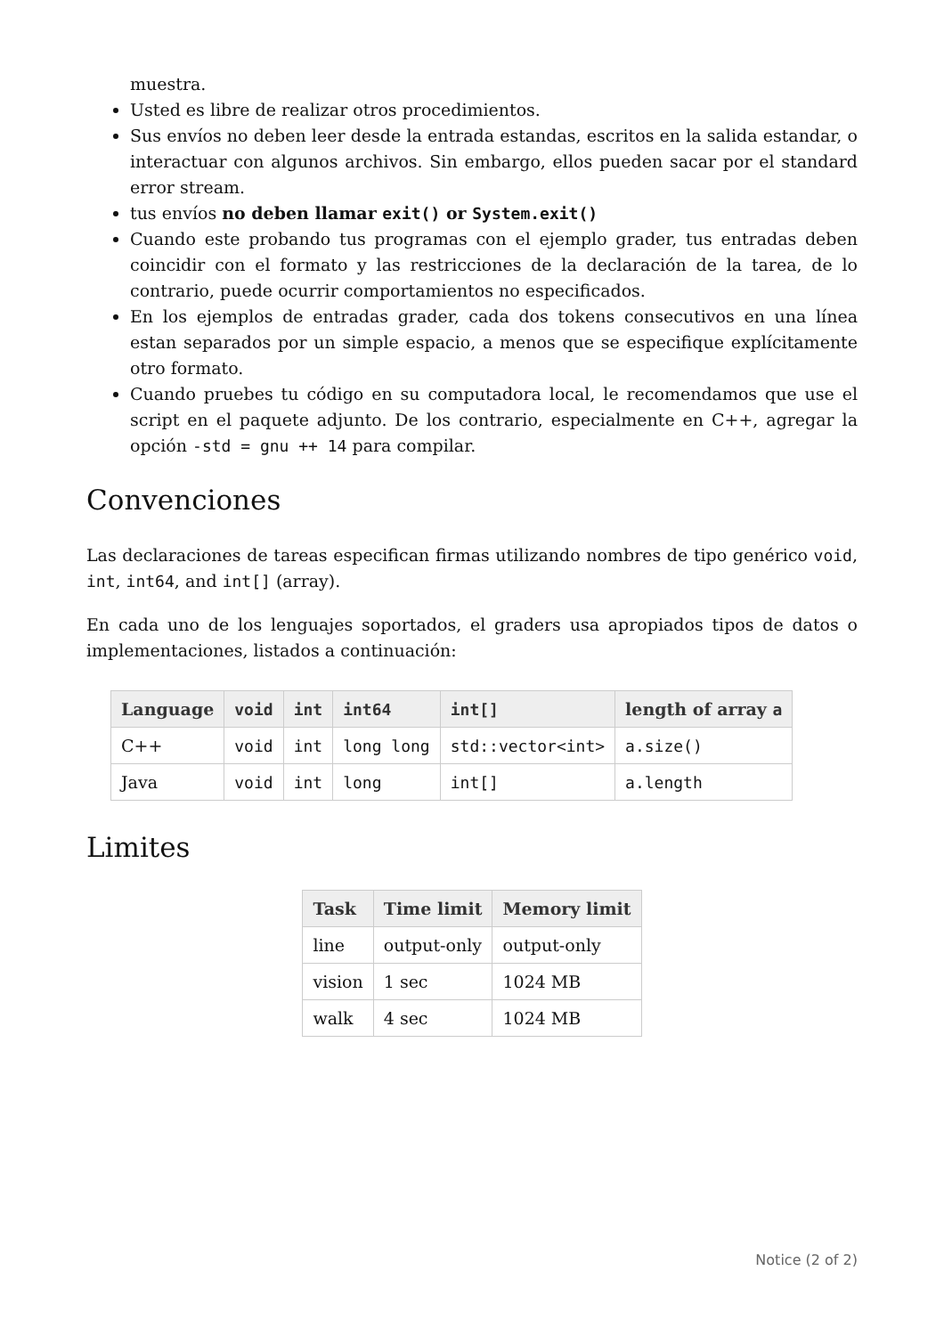muestra.
Usted es libre de realizar otros procedimientos.
Sus envíos no deben leer desde la entrada estandas, escritos en la salida estandar, o interactuar con algunos archivos. Sin embargo, ellos pueden sacar por el standard error stream.
tus envíos no deben llamar exit() or System.exit()
Cuando este probando tus programas con el ejemplo grader, tus entradas deben coincidir con el formato y las restricciones de la declaración de la tarea, de lo contrario, puede ocurrir comportamientos no especificados.
En los ejemplos de entradas grader, cada dos tokens consecutivos en una línea estan separados por un simple espacio, a menos que se especifique explícitamente otro formato.
Cuando pruebes tu código en su computadora local, le recomendamos que use el script en el paquete adjunto. De los contrario, especialmente en C++, agregar la opción -std = gnu ++ 14 para compilar.
Convenciones
Las declaraciones de tareas especifican firmas utilizando nombres de tipo genérico void, int, int64, and int[] (array).
En cada uno de los lenguajes soportados, el graders usa apropiados tipos de datos o implementaciones, listados a continuación:
| Language | void | int | int64 | int[] | length of array a |
| --- | --- | --- | --- | --- | --- |
| C++ | void | int | long long | std::vector<int> | a.size() |
| Java | void | int | long | int[] | a.length |
Limites
| Task | Time limit | Memory limit |
| --- | --- | --- |
| line | output-only | output-only |
| vision | 1 sec | 1024 MB |
| walk | 4 sec | 1024 MB |
Notice (2 of 2)